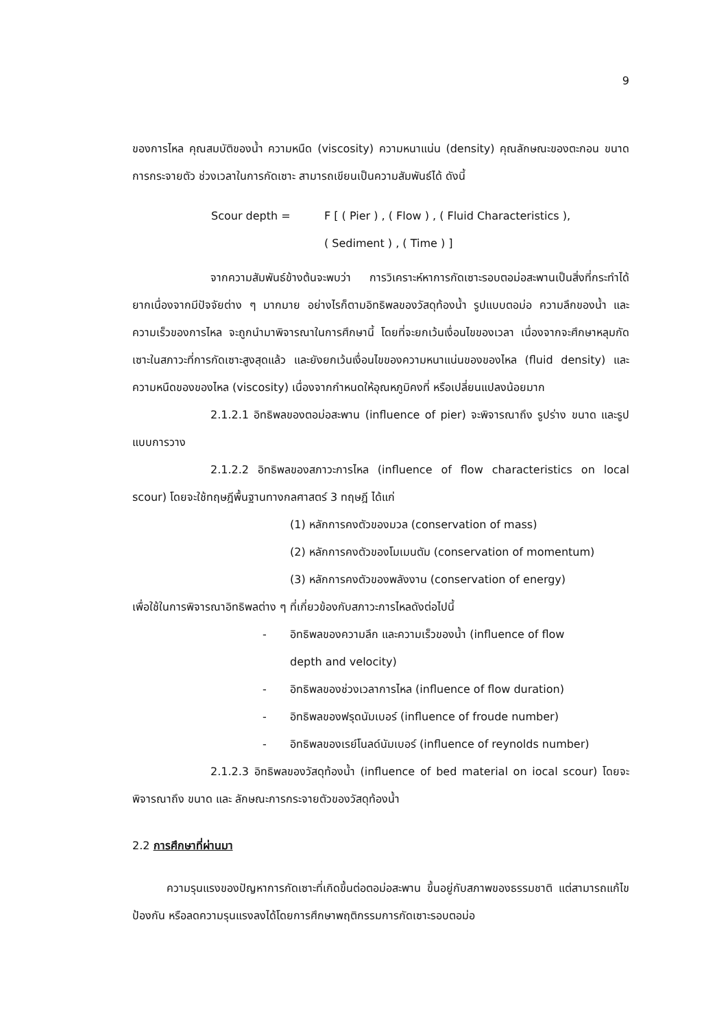9
ของการไหล คุณสมบัติของน้ำ ความหนืด (viscosity) ความหนาแน่น (density) คุณลักษณะของตะกอน ขนาด การกระจายตัว ช่วงเวลาในการกัดเซาะ สามารถเขียนเป็นความสัมพันธ์ได้ ดังนี้
Scour depth = F [ ( Pier ) , ( Flow ) , ( Fluid Characteristics ),
( Sediment ) , ( Time ) ]
จากความสัมพันธ์ข้างต้นจะพบว่า การวิเคราะห์หาการกัดเซาะรอบตอม่อสะพานเป็นสิ่งที่กระทำได้ยากเนื่องจากมีปัจจัยต่าง ๆ มากมาย อย่างไรก็ตามอิทธิพลของวัสดุท้องน้ำ รูปแบบตอม่อ ความลึกของน้ำ และความเร็วของการไหล จะถูกนำมาพิจารณาในการศึกษานี้ โดยที่จะยกเว้นเงื่อนไขของเวลา เนื่องจากจะศึกษาหลุมกัดเซาะในสภาวะที่การกัดเซาะสูงสุดแล้ว และยังยกเว้นเงื่อนไขของความหนาแน่นของของไหล (fluid density) และความหนืดของของไหล (viscosity) เนื่องจากกำหนดให้อุณหภูมิคงที่ หรือเปลี่ยนแปลงน้อยมาก
2.1.2.1 อิทธิพลของตอม่อสะพาน (influence of pier) จะพิจารณาถึง รูปร่าง ขนาด และรูปแบบการวาง
2.1.2.2 อิทธิพลของสภาวะการไหล (influence of flow characteristics on local scour) โดยจะใช้ทฤษฎีพื้นฐานทางกลศาสตร์ 3 ทฤษฎี ได้แก่
(1) หลักการคงตัวของมวล (conservation of mass)
(2) หลักการคงตัวของโมเมนตัม (conservation of momentum)
(3) หลักการคงตัวของพลังงาน (conservation of energy)
เพื่อใช้ในการพิจารณาอิทธิพลต่าง ๆ ที่เกี่ยวข้องกับสภาวะการไหลดังต่อไปนี้
- อิทธิพลของความลึก และความเร็วของน้ำ (influence of flow
depth and velocity)
- อิทธิพลของช่วงเวลาการไหล (influence of flow duration)
- อิทธิพลของฟรุดนัมเบอร์ (influence of froude number)
- อิทธิพลของเรย์โนลด์นัมเบอร์ (influence of reynolds number)
2.1.2.3 อิทธิพลของวัสดุท้องน้ำ (influence of bed material on iocal scour) โดยจะพิจารณาถึง ขนาด และ ลักษณะการกระจายตัวของวัสดุท้องน้ำ
2.2 การศึกษาที่ผ่านมา
ความรุนแรงของปัญหาการกัดเซาะที่เกิดขึ้นต่อตอม่อสะพาน ขึ้นอยู่กับสภาพของธรรมชาติ แต่สามารถแก้ไขป้องกัน หรือลดความรุนแรงลงได้โดยการศึกษาพฤติกรรมการกัดเซาะรอบตอม่อ